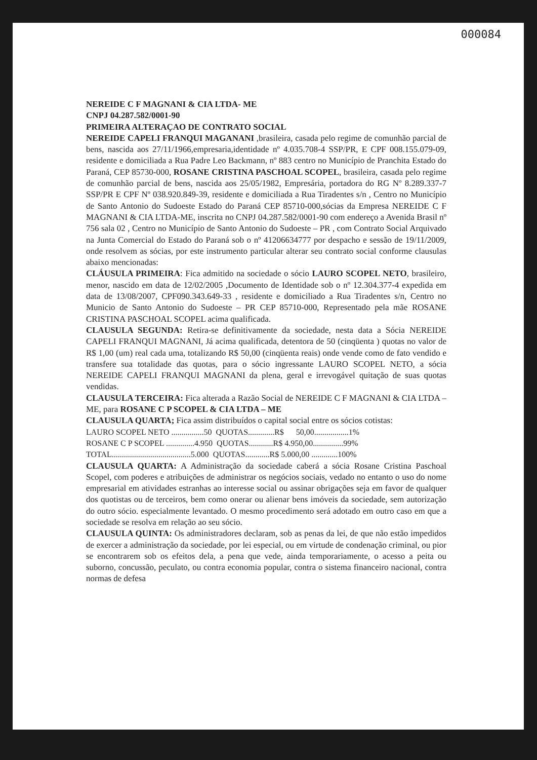000084
NEREIDE C F MAGNANI & CIA LTDA- ME
CNPJ 04.287.582/0001-90
PRIMEIRA ALTERAÇAO DE CONTRATO SOCIAL
NEREIDE CAPELI FRANQUI MAGANANI ,brasileira, casada pelo regime de comunhão parcial de bens, nascida aos 27/11/1966,empresaria,identidade nº 4.035.708-4 SSP/PR, E CPF 008.155.079-09, residente e domiciliada a Rua Padre Leo Backmann, nº 883 centro no Município de Pranchita Estado do Paraná, CEP 85730-000, ROSANE CRISTINA PASCHOAL SCOPEL, brasileira, casada pelo regime de comunhão parcial de bens, nascida aos 25/05/1982, Empresária, portadora do RG Nº 8.289.337-7 SSP/PR E CPF Nº 038.920.849-39, residente e domiciliada a Rua Tiradentes s/n , Centro no Município de Santo Antonio do Sudoeste Estado do Paraná CEP 85710-000,sócias da Empresa NEREIDE C F MAGNANI & CIA LTDA-ME, inscrita no CNPJ 04.287.582/0001-90 com endereço a Avenida Brasil nº 756 sala 02 , Centro no Município de Santo Antonio do Sudoeste – PR , com Contrato Social Arquivado na Junta Comercial do Estado do Paraná sob o nº 41206634777 por despacho e sessão de 19/11/2009, onde resolvem as sócias, por este instrumento particular alterar seu contrato social conforme clausulas abaixo mencionadas:
CLÁUSULA PRIMEIRA: Fica admitido na sociedade o sócio LAURO SCOPEL NETO, brasileiro, menor, nascido em data de 12/02/2005 ,Documento de Identidade sob o nº 12.304.377-4 expedida em data de 13/08/2007, CPF090.343.649-33 , residente e domiciliado a Rua Tiradentes s/n, Centro no Municio de Santo Antonio do Sudoeste – PR CEP 85710-000, Representado pela mãe ROSANE CRISTINA PASCHOAL SCOPEL acima qualificada.
CLAUSULA SEGUNDA: Retira-se definitivamente da sociedade, nesta data a Sócia NEREIDE CAPELI FRANQUI MAGNANI, Já acima qualificada, detentora de 50 (cinqüenta ) quotas no valor de R$ 1,00 (um) real cada uma, totalizando R$ 50,00 (cinqüenta reais) onde vende como de fato vendido e transfere sua totalidade das quotas, para o sócio ingressante LAURO SCOPEL NETO, a sócia NEREIDE CAPELI FRANQUI MAGNANI da plena, geral e irrevogável quitação de suas quotas vendidas.
CLAUSULA TERCEIRA: Fica alterada a Razão Social de NEREIDE C F MAGNANI & CIA LTDA –ME, para ROSANE C P SCOPEL & CIA LTDA – ME
CLAUSULA QUARTA; Fica assim distribuídos o capital social entre os sócios cotistas:
LAURO SCOPEL NETO ................50 QUOTAS.............R$ 50,00.................1%
ROSANE C P SCOPEL ..............4.950 QUOTAS............R$ 4.950,00...............99%
TOTAL.......................................5.000 QUOTAS............R$ 5.000,00 .............100%
CLAUSULA QUARTA: A Administração da sociedade caberá a sócia Rosane Cristina Paschoal Scopel, com poderes e atribuições de administrar os negócios sociais, vedado no entanto o uso do nome empresarial em atividades estranhas ao interesse social ou assinar obrigações seja em favor de qualquer dos quotistas ou de terceiros, bem como onerar ou alienar bens imóveis da sociedade, sem autorização do outro sócio. especialmente levantado. O mesmo procedimento será adotado em outro caso em que a sociedade se resolva em relação ao seu sócio.
CLAUSULA QUINTA: Os administradores declaram, sob as penas da lei, de que não estão impedidos de exercer a administração da sociedade, por lei especial, ou em virtude de condenação criminal, ou pior se encontrarem sob os efeitos dela, a pena que vede, ainda temporariamente, o acesso a peita ou suborno, concussão, peculato, ou contra economia popular, contra o sistema financeiro nacional, contra normas de defesa